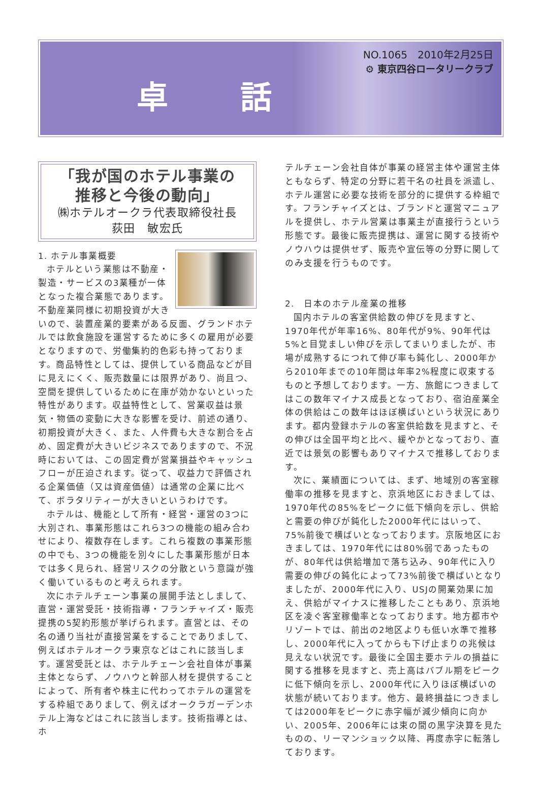卓 話
NO.1065　2010年2月25日
⚙ 東京四谷ロータリークラブ
「我が国のホテル事業の
推移と今後の動向」
㈱ホテルオークラ代表取締役社長
荻田　敏宏氏
1. ホテル事業概要
ホテルという業態は不動産・製造・サービスの3業種が一体となった複合業態であります。不動産業同様に初期投資が大きいので、装置産業的要素がある反面、グランドホテルでは飲食施設を運営するために多くの雇用が必要となりますので、労働集約的色彩も持っております。商品特性としては、提供している商品などが目に見えにくく、販売数量には限界があり、尚且つ、空間を提供しているために在庫が効かないといった特性があります。収益特性として、営業収益は景気・物価の変動に大きな影響を受け、前述の通り、初期投資が大きく、また、人件費も大きな割合を占め、固定費が大きいビジネスでありますので、不況時においては、この固定費が営業損益やキャッシュフローが圧迫されます。従って、収益力で評価される企業価値（又は資産価値）は通常の企業に比べて、ボラタリティーが大きいというわけです。
ホテルは、機能として所有・経営・運営の3つに大別され、事業形態はこれら3つの機能の組み合わせにより、複数存在します。これら複数の事業形態の中でも、3つの機能を別々にした事業形態が日本では多く見られ、経営リスクの分散という意識が強く働いているものと考えられます。
次にホテルチェーン事業の展開手法としまして、直営・運営受託・技術指導・フランチャイズ・販売提携の5契約形態が挙げられます。直営とは、その名の通り当社が直接営業をすることでありまして、例えばホテルオークラ東京などはこれに該当します。運営受託とは、ホテルチェーン会社自体が事業主体とならず、ノウハウと幹部人材を提供することによって、所有者や株主に代わってホテルの運営をする枠組でありまして、例えばオークラガーデンホテル上海などはこれに該当します。技術指導とは、ホ
テルチェーン会社自体が事業の経営主体や運営主体ともならず、特定の分野に若干名の社員を派遣し、ホテル運営に必要な技術を部分的に提供する枠組です。フランチャイズとは、ブランドと運営マニュアルを提供し、ホテル営業は事業主が直接行うという形態です。最後に販売提携は、運営に関する技術やノウハウは提供せず、販売や宣伝等の分野に関してのみ支援を行うものです。
2.　日本のホテル産業の推移
国内ホテルの客室供給数の伸びを見ますと、1970年代が年率16%、80年代が9%、90年代は5%と目覚ましい伸びを示してまいりましたが、市場が成熟するにつれて伸び率も鈍化し、2000年から2010年までの10年間は年率2%程度に収束するものと予想しております。一方、旅館につきましてはこの数年マイナス成長となっており、宿泊産業全体の供給はこの数年はほぼ横ばいという状況にあります。都内登録ホテルの客室供給数を見ますと、その伸びは全国平均と比べ、緩やかとなっており、直近では景気の影響もありマイナスで推移しております。
次に、業績面については、まず、地域別の客室稼働率の推移を見ますと、京浜地区におきましては、1970年代の85%をピークに低下傾向を示し、供給と需要の伸びが鈍化した2000年代にはいって、75%前後で横ばいとなっております。京阪地区におきましては、1970年代には80%弱であったものが、80年代は供給増加で落ち込み、90年代に入り需要の伸びの鈍化によって73%前後で横ばいとなりましたが、2000年代に入り、USJの開業効果に加え、供給がマイナスに推移したこともあり、京浜地区を凌ぐ客室稼働率となっております。地方都市やリゾートでは、前出の2地区よりも低い水準で推移し、2000年代に入ってからも下げ止まりの兆候は見えない状況です。最後に全国主要ホテルの損益に関する推移を見ますと、売上高はバブル期をピークに低下傾向を示し、2000年代に入りほぼ横ばいの状態が続いております。他方、最終損益につきましては2000年をピークに赤字幅が減少傾向に向かい、2005年、2006年には束の間の黒字決算を見たものの、リーマンショック以降、再度赤字に転落しております。